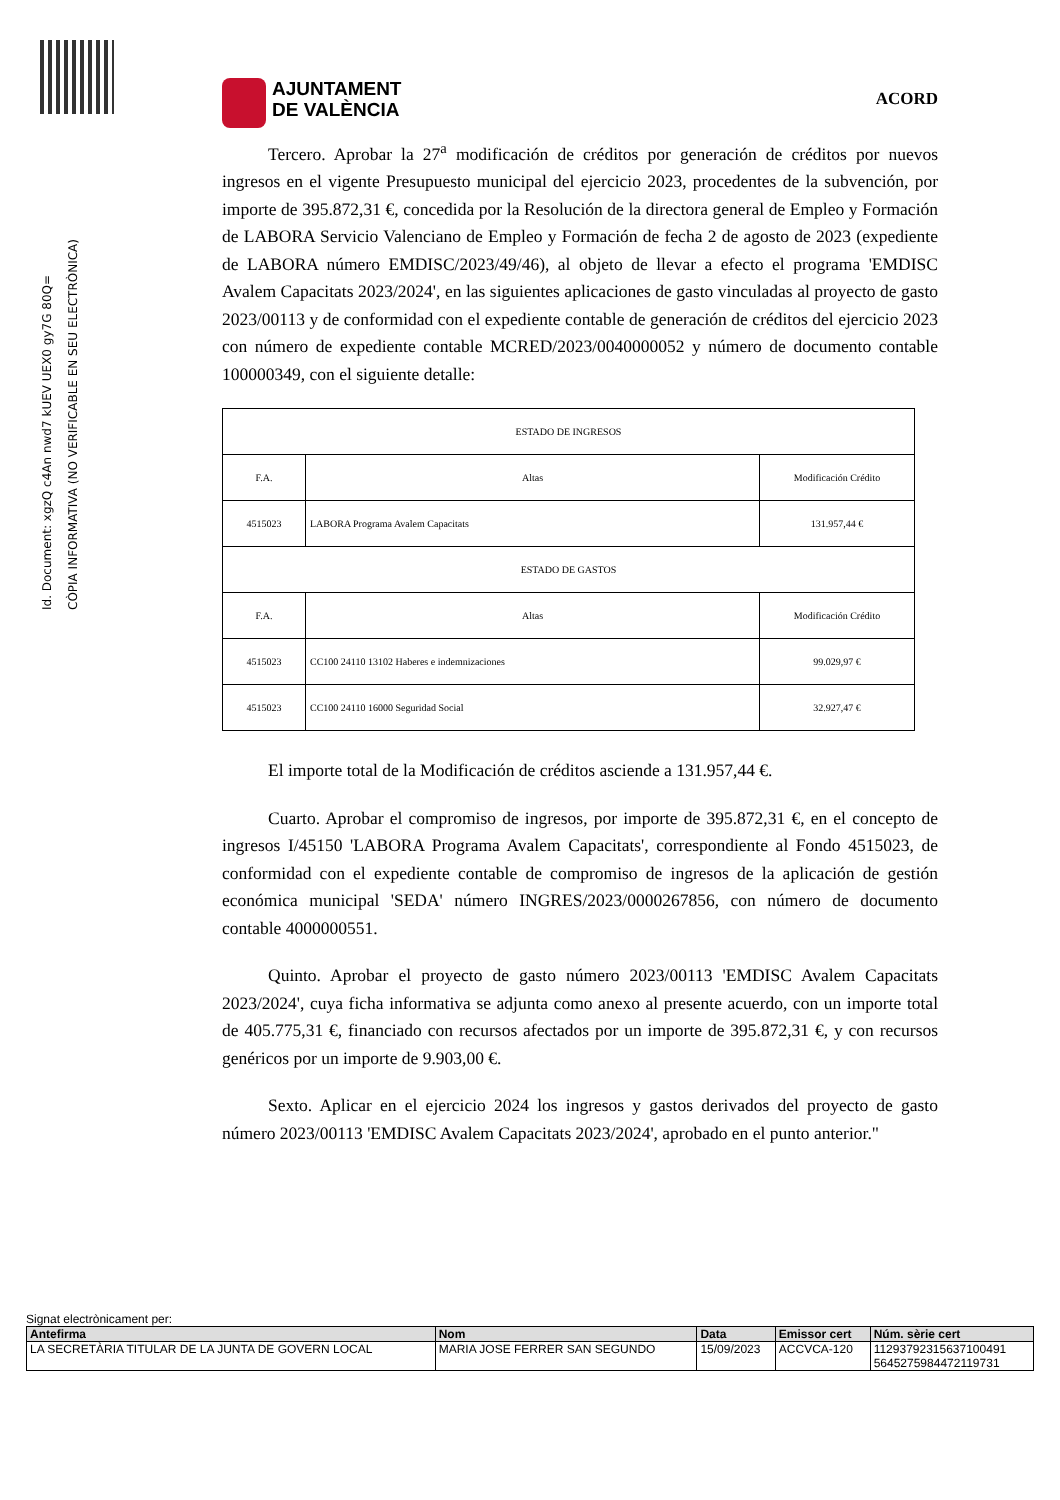Id. Document: xgzQ c4An nwd7 kUEV UEX0 gy7G 80Q=
CÒPIA INFORMATIVA (NO VERIFICABLE EN SEU ELECTRÒNICA)
AJUNTAMENT
DE VALÈNCIA
ACORD
Tercero. Aprobar la 27<sup>a</sup> modificación de créditos por generación de créditos por nuevos ingresos en el vigente Presupuesto municipal del ejercicio 2023, procedentes de la subvención, por importe de 395.872,31 €, concedida por la Resolución de la directora general de Empleo y Formación de LABORA Servicio Valenciano de Empleo y Formación de fecha 2 de agosto de 2023 (expediente de LABORA número EMDISC/2023/49/46), al objeto de llevar a efecto el programa 'EMDISC Avalem Capacitats 2023/2024', en las siguientes aplicaciones de gasto vinculadas al proyecto de gasto 2023/00113 y de conformidad con el expediente contable de generación de créditos del ejercicio 2023 con número de expediente contable MCRED/2023/0040000052 y número de documento contable 100000349, con el siguiente detalle:
| ESTADO DE INGRESOS | | |
| F.A. | Altas | Modificación Crédito |
| 4515023 | LABORA Programa Avalem Capacitats | 131.957,44 € |
| ESTADO DE GASTOS | | |
| F.A. | Altas | Modificación Crédito |
| 4515023 | CC100 24110 13102 Haberes e indemnizaciones | 99.029,97 € |
| 4515023 | CC100 24110 16000 Seguridad Social | 32.927,47 € |
El importe total de la Modificación de créditos asciende a 131.957,44 €.
Cuarto. Aprobar el compromiso de ingresos, por importe de 395.872,31 €, en el concepto de ingresos I/45150 'LABORA Programa Avalem Capacitats', correspondiente al Fondo 4515023, de conformidad con el expediente contable de compromiso de ingresos de la aplicación de gestión económica municipal 'SEDA' número INGRES/2023/0000267856, con número de documento contable 4000000551.
Quinto. Aprobar el proyecto de gasto número 2023/00113 'EMDISC Avalem Capacitats 2023/2024', cuya ficha informativa se adjunta como anexo al presente acuerdo, con un importe total de 405.775,31 €, financiado con recursos afectados por un importe de 395.872,31 €, y con recursos genéricos por un importe de 9.903,00 €.
Sexto. Aplicar en el ejercicio 2024 los ingresos y gastos derivados del proyecto de gasto número 2023/00113 'EMDISC Avalem Capacitats 2023/2024', aprobado en el punto anterior."
Signat electrònicament per:
| Antefirma | Nom | Data | Emissor cert | Núm. sèrie cert |
| --- | --- | --- | --- | --- |
| LA SECRETÀRIA TITULAR DE LA JUNTA DE GOVERN LOCAL | MARIA JOSE FERRER SAN SEGUNDO | 15/09/2023 | ACCVCA-120 | 11293792315637100491 5645275984472119731 |